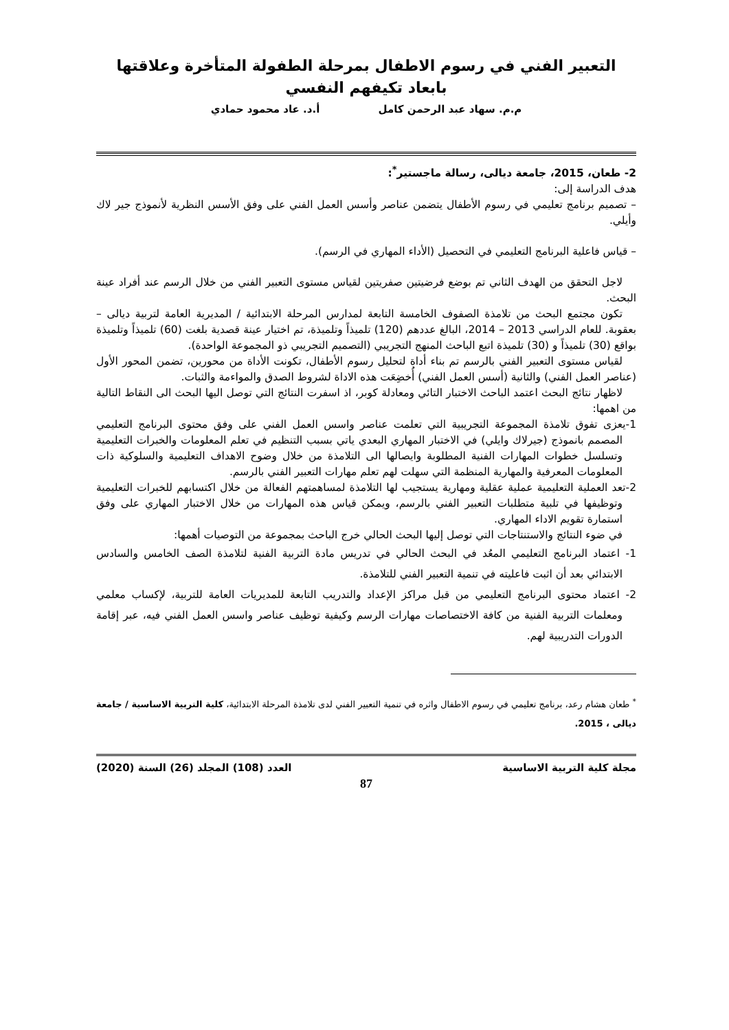التعبير الفني في رسوم الاطفال بمرحلة الطفولة المتأخرة وعلاقتها بابعاد تكيفهم النفسي
م.م. سهاد عبد الرحمن كامل أ.د. عاد محمود حمادي
2- طعان، 2015، جامعة ديالى، رسالة ماجستير<sup>*</sup>:
هدف الدراسة إلى:
– تصميم برنامج تعليمي في رسوم الأطفال يتضمن عناصر وأسس العمل الفني على وفق الأسس النظرية لأنموذج جير لاك وأيلي.
– قياس فاعلية البرنامج التعليمي في التحصيل (الأداء المهاري في الرسم).
لاجل التحقق من الهدف الثاني تم بوضع فرضيتين صفريتين لقياس مستوى التعبير الفني من خلال الرسم عند أفراد عينة البحث.
تكون مجتمع البحث من تلامذة الصفوف الخامسة التابعة لمدارس المرحلة الابتدائية / المديرية العامة لتربية ديالى – بعقوبة. للعام الدراسي 2013 – 2014، البالغ عددهم (120) تلميذاً وتلميذة، تم اختيار عينة قصدية بلغت (60) تلميذاً وتلميذة بواقع (30) تلميذاً و (30) تلميذة اتبع الباحث المنهج التجريبي (التصميم التجريبي ذو المجموعة الواحدة).
لقياس مستوى التعبير الفني بالرسم تم بناء أداة لتحليل رسوم الأطفال، تكونت الأداة من محورين، تضمن المحور الأول (عناصر العمل الفني) والثانية (أسس العمل الفني) أُخضِعَت هذه الاداة لشروط الصدق والمواءمة والثبات.
لاظهار نتائج البحث اعتمد الباحث الاختبار التائي ومعادلة كوبر، اذ اسفرت النتائج التي توصل اليها البحث الى النقاط التالية من اهمها:
1-يعزى تفوق تلامذة المجموعة التجريبية التي تعلمت عناصر واسس العمل الفني على وفق محتوى البرنامج التعليمي المصمم بانموذج (جيرلاك وايلي) في الاختبار المهاري البعدي ياتي بسبب التنظيم في تعلم المعلومات والخبرات التعليمية وتسلسل خطوات المهارات الفنية المطلوبة وايصالها الى التلامذة من خلال وضوح الاهداف التعليمية والسلوكية ذات المعلومات المعرفية والمهارية المنظمة التي سهلت لهم تعلم مهارات التعبير الفني بالرسم.
2-تعد العملية التعليمية عملية عقلية ومهارية يستجيب لها التلامذة لمساهمتهم الفعالة من خلال اكتسابهم للخبرات التعليمية وتوظيفها في تلبية متطلبات التعبير الفني بالرسم، ويمكن قياس هذه المهارات من خلال الاختبار المهاري على وفق استمارة تقويم الاداء المهاري.
في ضوء النتائج والاستنتاجات التي توصل إليها البحث الحالي خرج الباحث بمجموعة من التوصيات أهمها:
1- اعتماد البرنامج التعليمي المعُد في البحث الحالي في تدريس مادة التربية الفنية لتلامذة الصف الخامس والسادس الابتدائي بعد أن اثبت فاعليته في تنمية التعبير الفني للتلامذة.
2- اعتماد محتوى البرنامج التعليمي من قبل مراكز الإعداد والتدريب التابعة للمديريات العامة للتربية، لإكساب معلمي ومعلمات التربية الفنية من كافة الاختصاصات مهارات الرسم وكيفية توظيف عناصر واسس العمل الفني فيه، عبر إقامة الدورات التدريبية لهم.
<sup>*</sup> طعان هشام رعد، برنامج تعليمي في رسوم الاطفال واثره في تنمية التعبير الفني لدى تلامذة المرحلة الابتدائية، كلية التربية الاساسية / جامعة ديالى ، 2015.
مجلة كلية التربية الاساسية العدد (108) المجلد (26) السنة (2020)
87